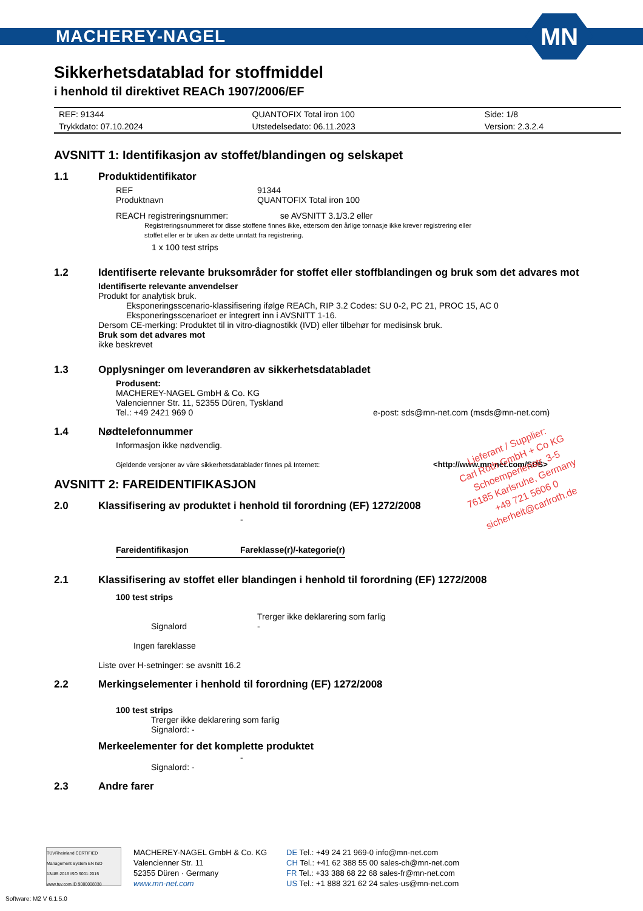MACHEREY-NAGEL
MN
Sikkerhetsdatablad for stoffmiddel
i henhold til direktivet REACh 1907/2006/EF
| REF: 91344 | QUANTOFIX Total iron 100 | Side: 1/8 |
| Trykkdato: 07.10.2024 | Utstedelsedato: 06.11.2023 | Version: 2.3.2.4 |
AVSNITT 1: Identifikasjon av stoffet/blandingen og selskapet
1.1 Produktidentifikator
REF 91344
Produktnavn QUANTOFIX Total iron 100
REACH registreringsnummer: se AVSNITT 3.1/3.2 eller
Registreringsnummeret for disse stoffene finnes ikke, ettersom den årlige tonnasje ikke krever registrering eller
stoffet eller er br uken av dette unntatt fra registrering.
1 x 100 test strips
1.2 Identifiserte relevante bruksområder for stoffet eller stoffblandingen og bruk som det advares mot
Identifiserte relevante anvendelser
Produkt for analytisk bruk.
Eksponeringsscenario-klassifisering ifølge REACh, RIP 3.2 Codes: SU 0-2, PC 21, PROC 15, AC 0
Eksponeringsscenarioet er integrert inn i AVSNITT 1-16.
Dersom CE-merking: Produktet til in vitro-diagnostikk (IVD) eller tilbehør for medisinsk bruk.
Bruk som det advares mot
ikke beskrevet
1.3 Opplysninger om leverandøren av sikkerhetsdatabladet
Produsent:
MACHEREY-NAGEL GmbH & Co. KG
Valencienner Str. 11, 52355 Düren, Tyskland
Tel.: +49 2421 969 0 e-post: sds@mn-net.com (msds@mn-net.com)
1.4 Nødtelefonnummer
Informasjon ikke nødvendig.
Gjeldende versjoner av våre sikkerhetsdatablader finnes på Internett: <http://www.mn-net.com/SDS>
AVSNITT 2: FAREIDENTIFIKASJON
2.0 Klassifisering av produktet i henhold til forordning (EF) 1272/2008
-
| Fareidentifikasjon | Fareklasse(r)/-kategorie(r) |
| --- | --- |
2.1 Klassifisering av stoffet eller blandingen i henhold til forordning (EF) 1272/2008
100 test strips
Trerger ikke deklarering som farlig
Signalord -
Ingen fareklasse
Liste over H-setninger: se avsnitt 16.2
2.2 Merkingselementer i henhold til forordning (EF) 1272/2008
100 test strips
Trerger ikke deklarering som farlig
Signalord: -
Merkeelementer for det komplette produktet
-
Signalord: -
2.3 Andre farer
Lieferant / Supplier:
Carl Roth GmbH + Co KG
Schoemperlenstr. 3-5
76185 Karlsruhe, Germany
+49 721 5606 0
sicherheit@carlroth.de
TÜVRheinland CERTIFIED
Management System EN ISO 13485:2016 ISO 9001:2015
www.tuv.com ID 9000008338
MACHEREY-NAGEL GmbH & Co. KG
Valencienner Str. 11
52355 Düren · Germany
www.mn-net.com
DE Tel.: +49 24 21 969-0 info@mn-net.com
CH Tel.: +41 62 388 55 00 sales-ch@mn-net.com
FR Tel.: +33 388 68 22 68 sales-fr@mn-net.com
US Tel.: +1 888 321 62 24 sales-us@mn-net.com
Software: M2 V 6.1.5.0